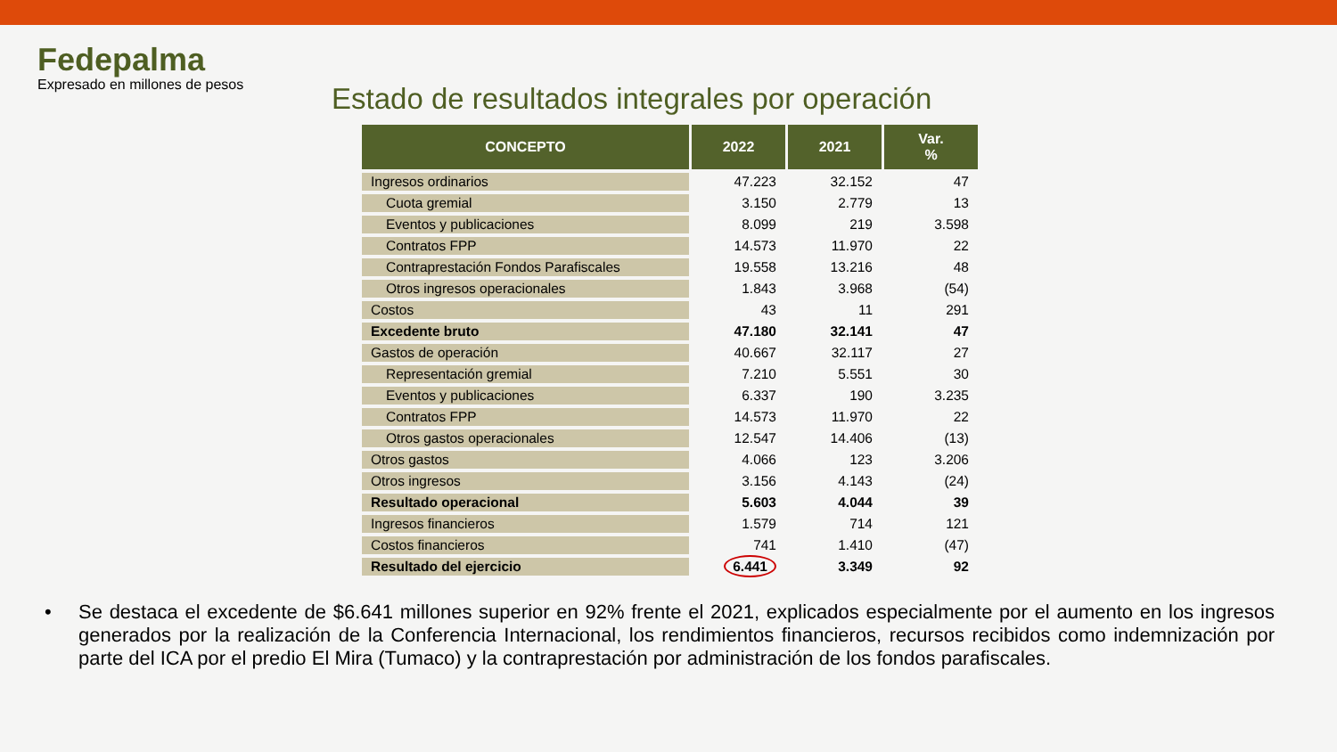Fedepalma
Expresado en millones de pesos
Estado de resultados integrales por operación
| CONCEPTO | 2022 | 2021 | Var. % |
| --- | --- | --- | --- |
| Ingresos ordinarios | 47.223 | 32.152 | 47 |
| Cuota gremial | 3.150 | 2.779 | 13 |
| Eventos y publicaciones | 8.099 | 219 | 3.598 |
| Contratos FPP | 14.573 | 11.970 | 22 |
| Contraprestación Fondos Parafiscales | 19.558 | 13.216 | 48 |
| Otros ingresos operacionales | 1.843 | 3.968 | (54) |
| Costos | 43 | 11 | 291 |
| Excedente bruto | 47.180 | 32.141 | 47 |
| Gastos de operación | 40.667 | 32.117 | 27 |
| Representación gremial | 7.210 | 5.551 | 30 |
| Eventos y publicaciones | 6.337 | 190 | 3.235 |
| Contratos FPP | 14.573 | 11.970 | 22 |
| Otros gastos operacionales | 12.547 | 14.406 | (13) |
| Otros gastos | 4.066 | 123 | 3.206 |
| Otros ingresos | 3.156 | 4.143 | (24) |
| Resultado operacional | 5.603 | 4.044 | 39 |
| Ingresos financieros | 1.579 | 714 | 121 |
| Costos financieros | 741 | 1.410 | (47) |
| Resultado del ejercicio | 6.441 | 3.349 | 92 |
• Se destaca el excedente de $6.641 millones superior en 92% frente el 2021, explicados especialmente por el aumento en los ingresos generados por la realización de la Conferencia Internacional, los rendimientos financieros, recursos recibidos como indemnización por parte del ICA por el predio El Mira (Tumaco) y la contraprestación por administración de los fondos parafiscales.